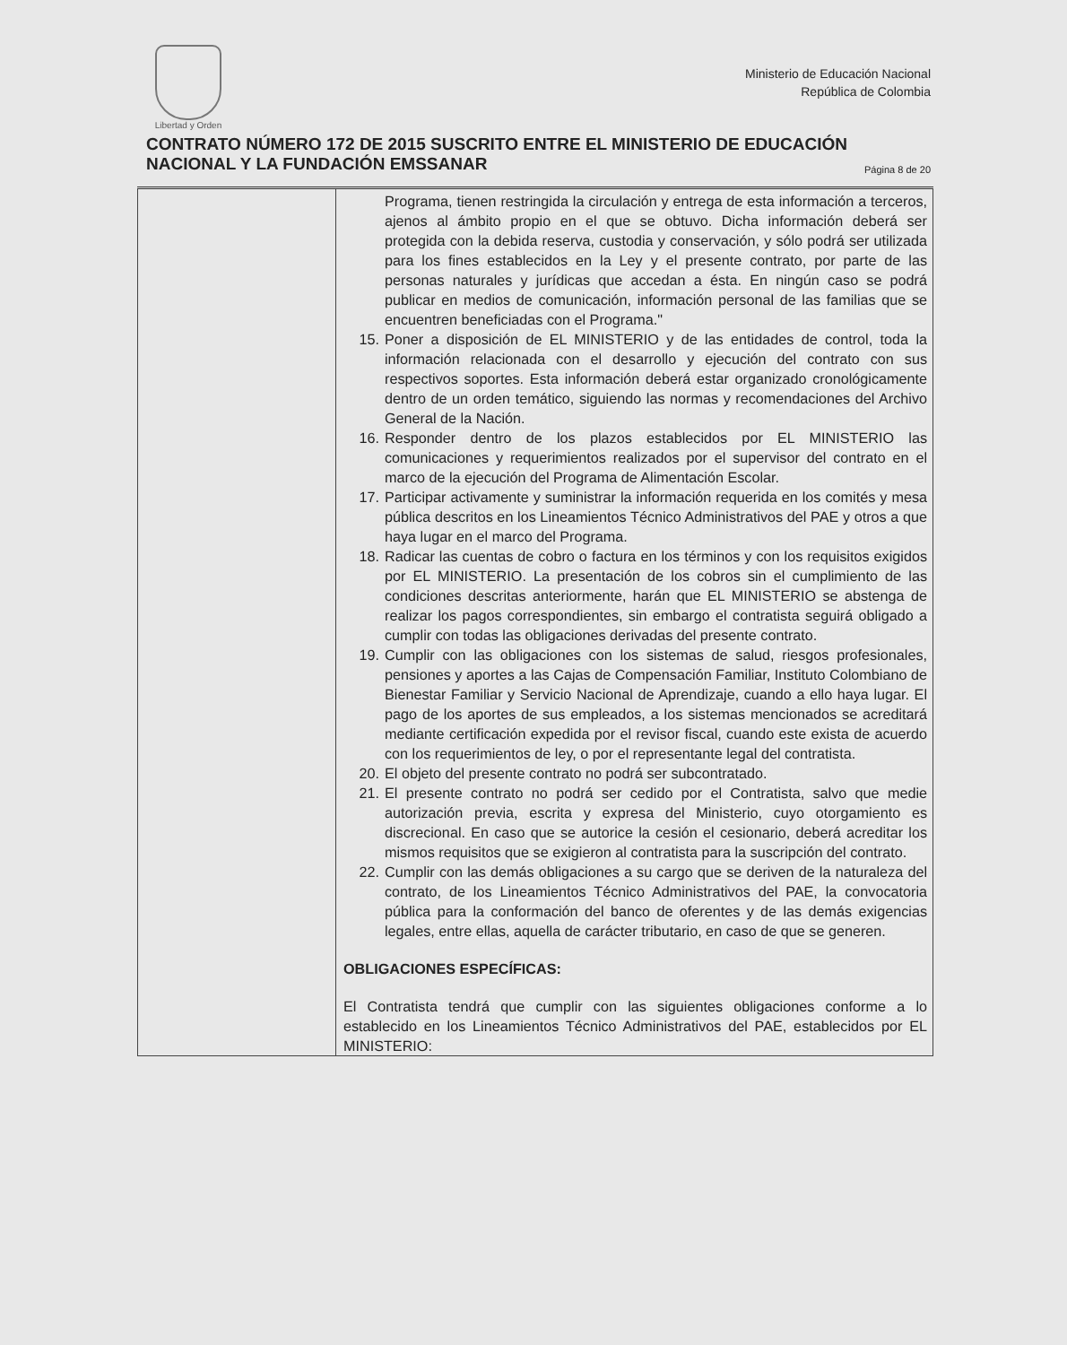Libertad y Orden
Ministerio de Educación Nacional
República de Colombia
CONTRATO NÚMERO 172 DE 2015 SUSCRITO ENTRE EL MINISTERIO DE EDUCACIÓN NACIONAL Y LA FUNDACIÓN EMSSANAR Página 8 de 20
| | Programa, tienen restringida la circulación y entrega de esta información a terceros, ajenos al ámbito propio en el que se obtuvo. Dicha información deberá ser protegida con la debida reserva, custodia y conservación, y sólo podrá ser utilizada para los fines establecidos en la Ley y el presente contrato, por parte de las personas naturales y jurídicas que accedan a ésta. En ningún caso se podrá publicar en medios de comunicación, información personal de las familias que se encuentren beneficiadas con el Programa." 15. Poner a disposición de EL MINISTERIO y de las entidades de control, toda la información relacionada con el desarrollo y ejecución del contrato con sus respectivos soportes. Esta información deberá estar organizado cronológicamente dentro de un orden temático, siguiendo las normas y recomendaciones del Archivo General de la Nación. 16. Responder dentro de los plazos establecidos por EL MINISTERIO las comunicaciones y requerimientos realizados por el supervisor del contrato en el marco de la ejecución del Programa de Alimentación Escolar. 17. Participar activamente y suministrar la información requerida en los comités y mesa pública descritos en los Lineamientos Técnico Administrativos del PAE y otros a que haya lugar en el marco del Programa. 18. Radicar las cuentas de cobro o factura en los términos y con los requisitos exigidos por EL MINISTERIO. La presentación de los cobros sin el cumplimiento de las condiciones descritas anteriormente, harán que EL MINISTERIO se abstenga de realizar los pagos correspondientes, sin embargo el contratista seguirá obligado a cumplir con todas las obligaciones derivadas del presente contrato. 19. Cumplir con las obligaciones con los sistemas de salud, riesgos profesionales, pensiones y aportes a las Cajas de Compensación Familiar, Instituto Colombiano de Bienestar Familiar y Servicio Nacional de Aprendizaje, cuando a ello haya lugar. El pago de los aportes de sus empleados, a los sistemas mencionados se acreditará mediante certificación expedida por el revisor fiscal, cuando este exista de acuerdo con los requerimientos de ley, o por el representante legal del contratista. 20. El objeto del presente contrato no podrá ser subcontratado. 21. El presente contrato no podrá ser cedido por el Contratista, salvo que medie autorización previa, escrita y expresa del Ministerio, cuyo otorgamiento es discrecional. En caso que se autorice la cesión el cesionario, deberá acreditar los mismos requisitos que se exigieron al contratista para la suscripción del contrato. 22. Cumplir con las demás obligaciones a su cargo que se deriven de la naturaleza del contrato, de los Lineamientos Técnico Administrativos del PAE, la convocatoria pública para la conformación del banco de oferentes y de las demás exigencias legales, entre ellas, aquella de carácter tributario, en caso de que se generen. OBLIGACIONES ESPECÍFICAS: El Contratista tendrá que cumplir con las siguientes obligaciones conforme a lo establecido en los Lineamientos Técnico Administrativos del PAE, establecidos por EL MINISTERIO: |